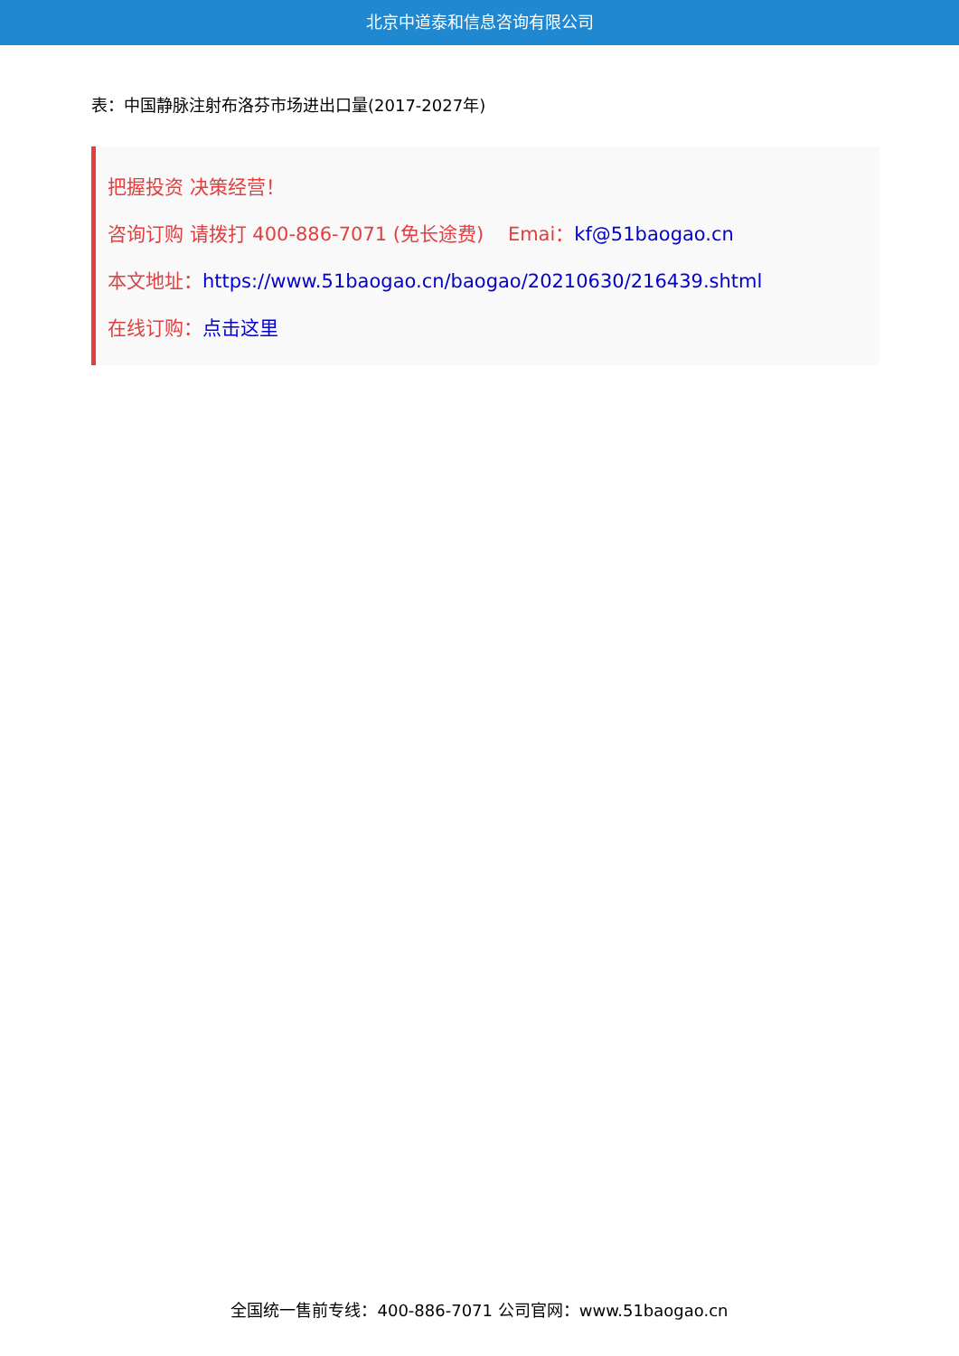北京中道泰和信息咨询有限公司
表：中国静脉注射布洛芬市场进出口量(2017-2027年)
把握投资 决策经营！
咨询订购 请拨打 400-886-7071 (免长途费) Emai：kf@51baogao.cn
本文地址：https://www.51baogao.cn/baogao/20210630/216439.shtml
在线订购：点击这里
全国统一售前专线：400-886-7071 公司官网：www.51baogao.cn